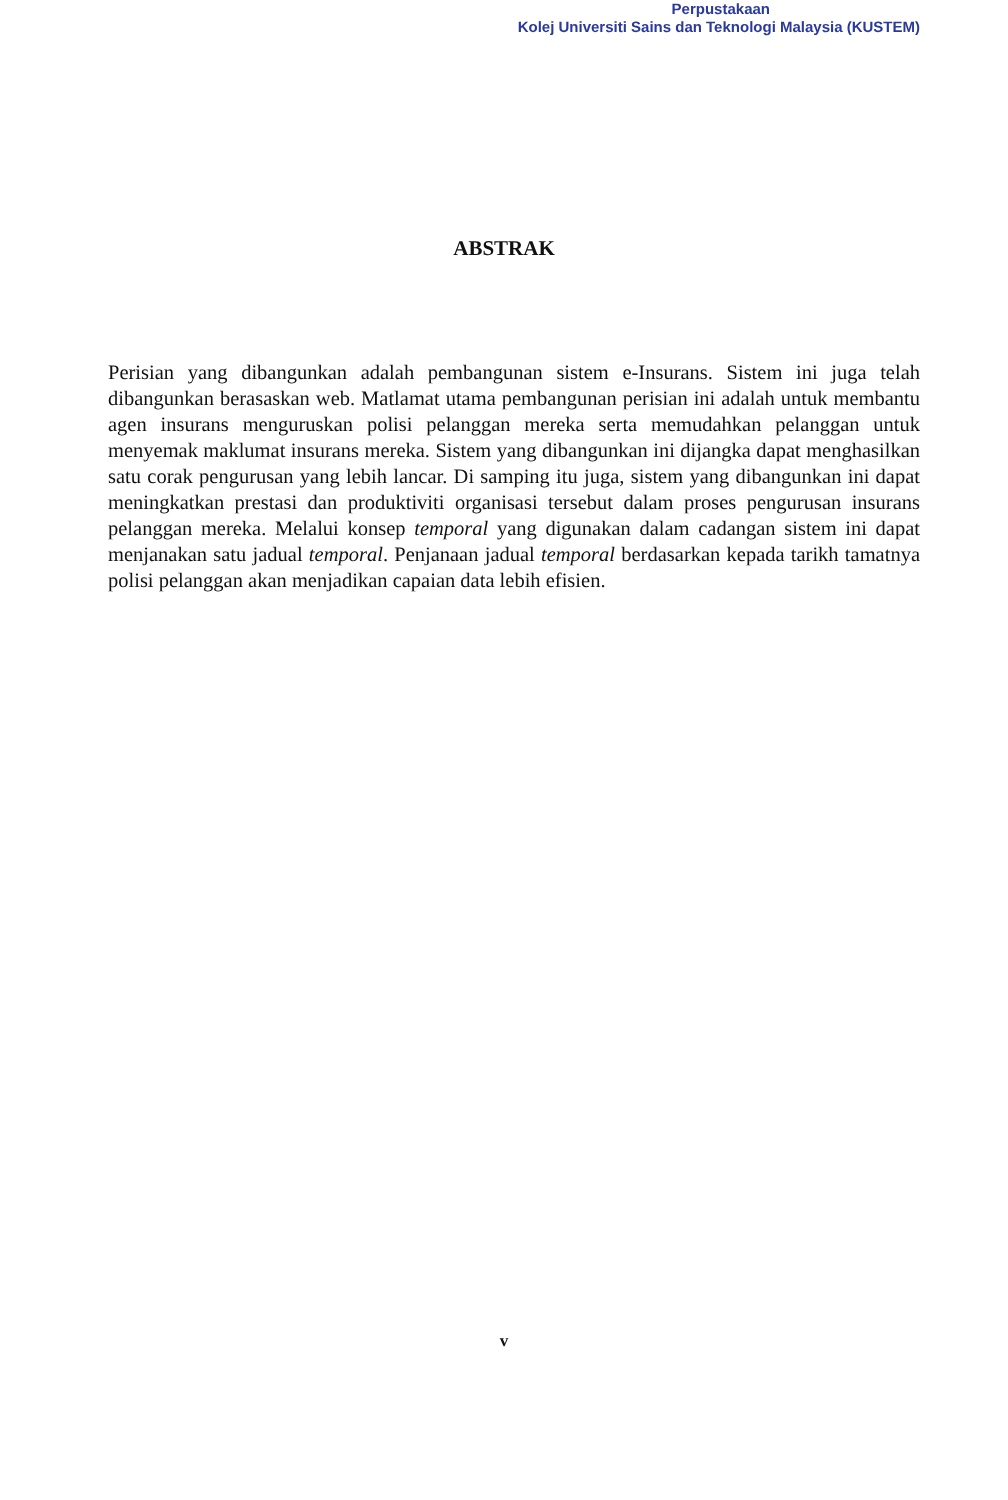Perpustakaan
Kolej Universiti Sains dan Teknologi Malaysia (KUSTEM)
ABSTRAK
Perisian yang dibangunkan adalah pembangunan sistem e-Insurans. Sistem ini juga telah dibangunkan berasaskan web. Matlamat utama pembangunan perisian ini adalah untuk membantu agen insurans menguruskan polisi pelanggan mereka serta memudahkan pelanggan untuk menyemak maklumat insurans mereka. Sistem yang dibangunkan ini dijangka dapat menghasilkan satu corak pengurusan yang lebih lancar. Di samping itu juga, sistem yang dibangunkan ini dapat meningkatkan prestasi dan produktiviti organisasi tersebut dalam proses pengurusan insurans pelanggan mereka. Melalui konsep temporal yang digunakan dalam cadangan sistem ini dapat menjanakan satu jadual temporal. Penjanaan jadual temporal berdasarkan kepada tarikh tamatnya polisi pelanggan akan menjadikan capaian data lebih efisien.
v